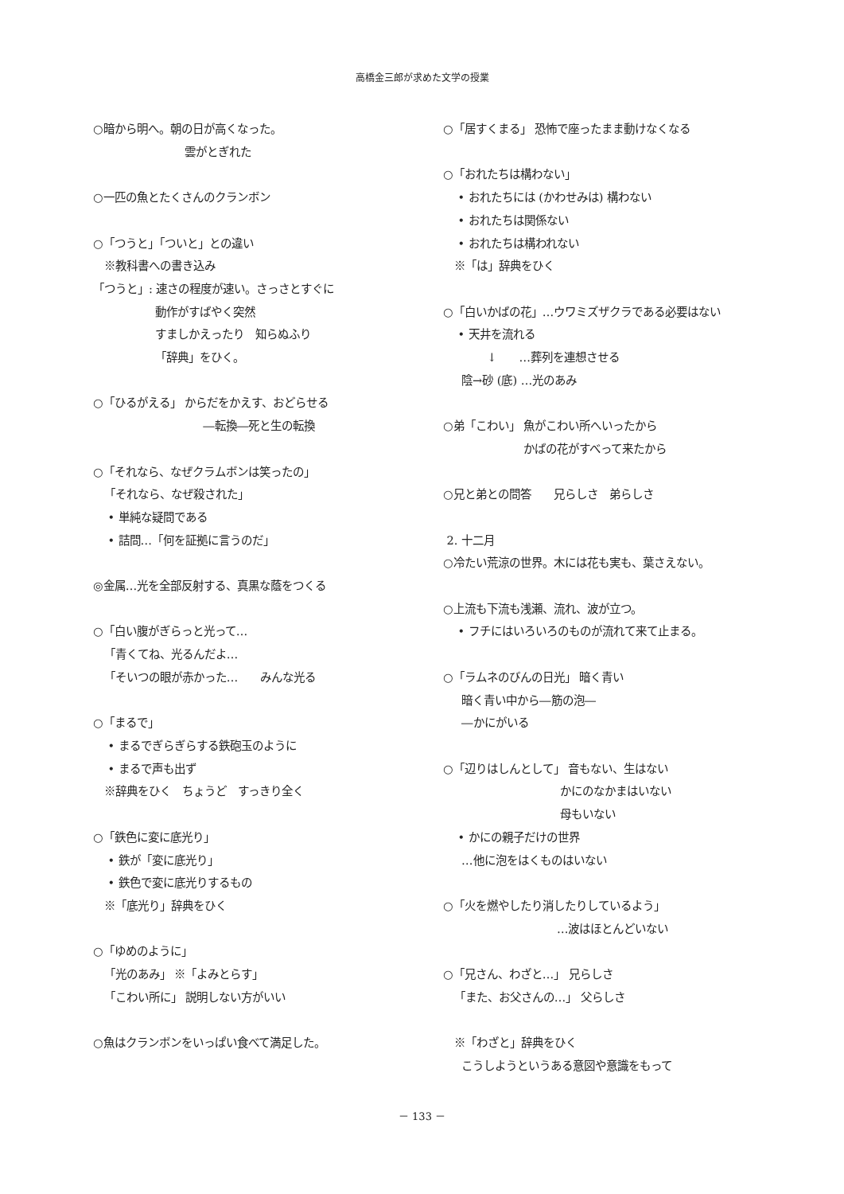高橋金三郎が求めた文学の授業
○暗から明へ。朝の日が高くなった。
雲がとぎれた
○一匹の魚とたくさんのクランボン
○「つうと」「ついと」との違い
※教科書への書き込み
「つうと」: 速さの程度が速い。さっさとすぐに
動作がすばやく突然
すましかえったり　知らぬふり
「辞典」をひく。
○「ひるがえる」 からだをかえす、おどらせる
―転換―死と生の転換
○「それなら、なぜクラムボンは笑ったの」
「それなら、なぜ殺された」
• 単純な疑問である
• 詰問…「何を証拠に言うのだ」
◎金属…光を全部反射する、真黒な蔭をつくる
○「白い腹がぎらっと光って…
「青くてね、光るんだよ…
「そいつの眼が赤かった…　　みんな光る
○「まるで」
• まるでぎらぎらする鉄砲玉のように
• まるで声も出ず
※辞典をひく　ちょうど　すっきり全く
○「鉄色に変に底光り」
• 鉄が「変に底光り」
• 鉄色で変に底光りするもの
※「底光り」辞典をひく
○「ゆめのように」
「光のあみ」 ※「よみとらす」
「こわい所に」 説明しない方がいい
○魚はクランボンをいっぱい食べて満足した。
○「居すくまる」 恐怖で座ったまま動けなくなる
○「おれたちは構わない」
• おれたちには (かわせみは) 構わない
• おれたちは関係ない
• おれたちは構われない
※「は」辞典をひく
○「白いかばの花」…ウワミズザクラである必要はない
• 天井を流れる
↓　　…葬列を連想させる
陰→砂 (底) …光のあみ
○弟「こわい」 魚がこわい所へいったから
かばの花がすべって来たから
○兄と弟との問答　　兄らしさ　弟らしさ
2. 十二月
○冷たい荒涼の世界。木には花も実も、葉さえない。
○上流も下流も浅瀬、流れ、波が立つ。
• フチにはいろいろのものが流れて来て止まる。
○「ラムネのびんの日光」 暗く青い
暗く青い中から―筋の泡―
―かにがいる
○「辺りはしんとして」 音もない、生はない
かにのなかまはいない
母もいない
• かにの親子だけの世界
…他に泡をはくものはいない
○「火を燃やしたり消したりしているよう」
…波はほとんどいない
○「兄さん、わざと…」 兄らしさ
「また、お父さんの…」 父らしさ
※「わざと」辞典をひく
こうしようというある意図や意識をもって
－ 133 －